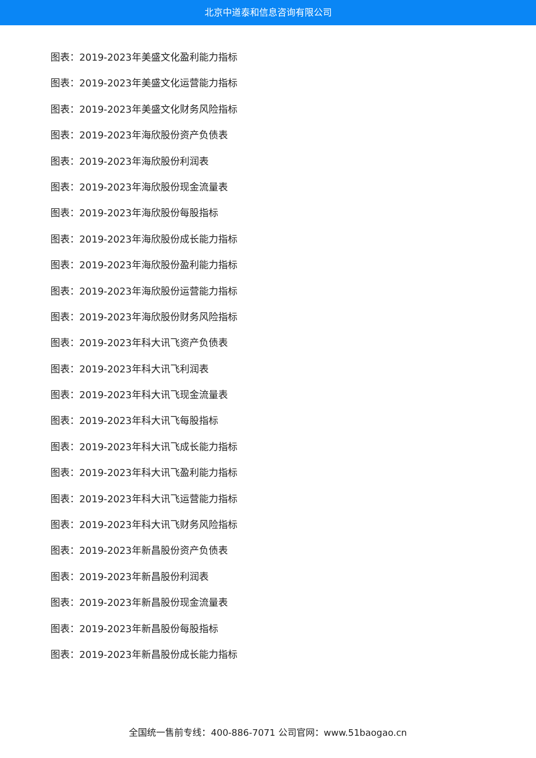北京中道泰和信息咨询有限公司
图表：2019-2023年美盛文化盈利能力指标
图表：2019-2023年美盛文化运营能力指标
图表：2019-2023年美盛文化财务风险指标
图表：2019-2023年海欣股份资产负债表
图表：2019-2023年海欣股份利润表
图表：2019-2023年海欣股份现金流量表
图表：2019-2023年海欣股份每股指标
图表：2019-2023年海欣股份成长能力指标
图表：2019-2023年海欣股份盈利能力指标
图表：2019-2023年海欣股份运营能力指标
图表：2019-2023年海欣股份财务风险指标
图表：2019-2023年科大讯飞资产负债表
图表：2019-2023年科大讯飞利润表
图表：2019-2023年科大讯飞现金流量表
图表：2019-2023年科大讯飞每股指标
图表：2019-2023年科大讯飞成长能力指标
图表：2019-2023年科大讯飞盈利能力指标
图表：2019-2023年科大讯飞运营能力指标
图表：2019-2023年科大讯飞财务风险指标
图表：2019-2023年新昌股份资产负债表
图表：2019-2023年新昌股份利润表
图表：2019-2023年新昌股份现金流量表
图表：2019-2023年新昌股份每股指标
图表：2019-2023年新昌股份成长能力指标
全国统一售前专线：400-886-7071 公司官网：www.51baogao.cn